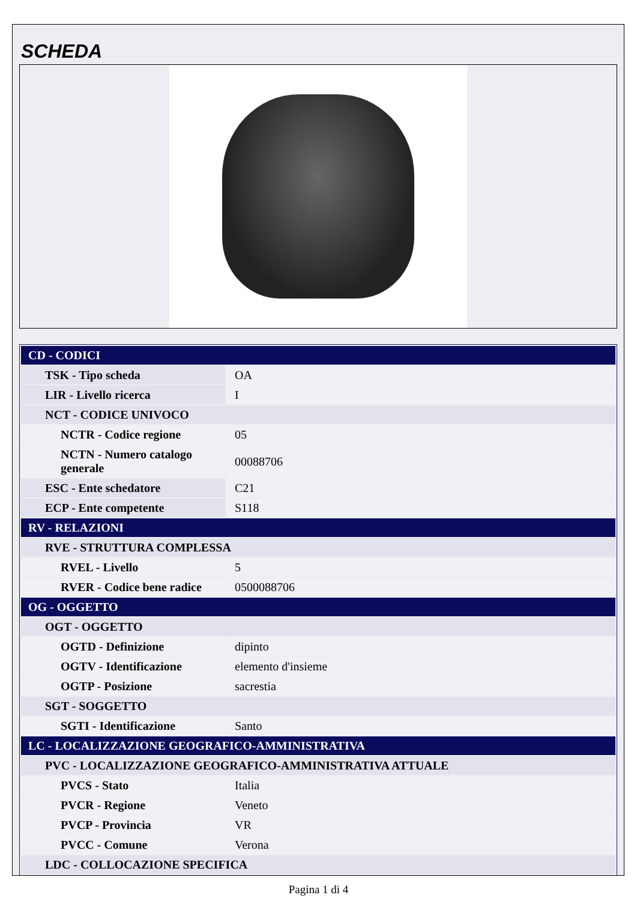SCHEDA
| CD - CODICI | |
| TSK - Tipo scheda | OA |
| LIR - Livello ricerca | I |
| NCT - CODICE UNIVOCO | |
| NCTR - Codice regione | 05 |
| NCTN - Numero catalogo generale | 00088706 |
| ESC - Ente schedatore | C21 |
| ECP - Ente competente | S118 |
| RV - RELAZIONI | |
| RVE - STRUTTURA COMPLESSA | |
| RVEL - Livello | 5 |
| RVER - Codice bene radice | 0500088706 |
| OG - OGGETTO | |
| OGT - OGGETTO | |
| OGTD - Definizione | dipinto |
| OGTV - Identificazione | elemento d'insieme |
| OGTP - Posizione | sacrestia |
| SGT - SOGGETTO | |
| SGTI - Identificazione | Santo |
| LC - LOCALIZZAZIONE GEOGRAFICO-AMMINISTRATIVA | |
| PVC - LOCALIZZAZIONE GEOGRAFICO-AMMINISTRATIVA ATTUALE | |
| PVCS - Stato | Italia |
| PVCR - Regione | Veneto |
| PVCP - Provincia | VR |
| PVCC - Comune | Verona |
| LDC - COLLOCAZIONE SPECIFICA | |
Pagina 1 di 4